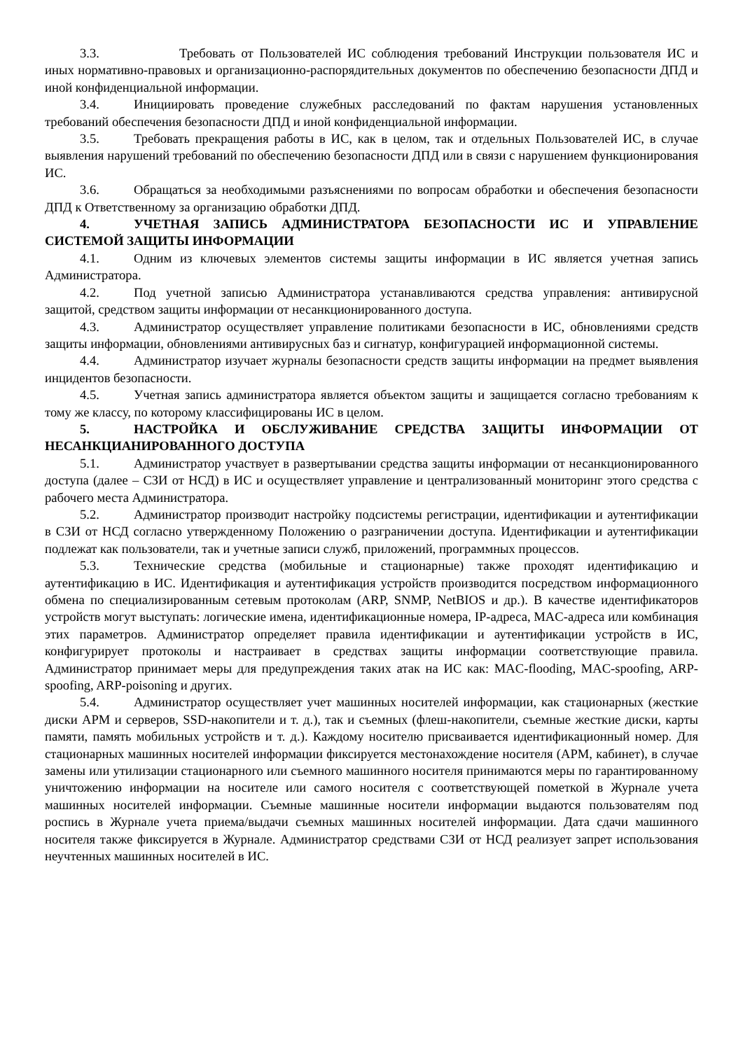3.3. Требовать от Пользователей ИС соблюдения требований Инструкции пользователя ИС и иных нормативно-правовых и организационно-распорядительных документов по обеспечению безопасности ДПД и иной конфиденциальной информации.
3.4. Инициировать проведение служебных расследований по фактам нарушения установленных требований обеспечения безопасности ДПД и иной конфиденциальной информации.
3.5. Требовать прекращения работы в ИС, как в целом, так и отдельных Пользователей ИС, в случае выявления нарушений требований по обеспечению безопасности ДПД или в связи с нарушением функционирования ИС.
3.6. Обращаться за необходимыми разъяснениями по вопросам обработки и обеспечения безопасности ДПД к Ответственному за организацию обработки ДПД.
4. УЧЕТНАЯ ЗАПИСЬ АДМИНИСТРАТОРА БЕЗОПАСНОСТИ ИС И УПРАВЛЕНИЕ СИСТЕМОЙ ЗАЩИТЫ ИНФОРМАЦИИ
4.1. Одним из ключевых элементов системы защиты информации в ИС является учетная запись Администратора.
4.2. Под учетной записью Администратора устанавливаются средства управления: антивирусной защитой, средством защиты информации от несанкционированного доступа.
4.3. Администратор осуществляет управление политиками безопасности в ИС, обновлениями средств защиты информации, обновлениями антивирусных баз и сигнатур, конфигурацией информационной системы.
4.4. Администратор изучает журналы безопасности средств защиты информации на предмет выявления инцидентов безопасности.
4.5. Учетная запись администратора является объектом защиты и защищается согласно требованиям к тому же классу, по которому классифицированы ИС в целом.
5. НАСТРОЙКА И ОБСЛУЖИВАНИЕ СРЕДСТВА ЗАЩИТЫ ИНФОРМАЦИИ ОТ НЕСАНКЦИАНИРОВАННОГО ДОСТУПА
5.1. Администратор участвует в развертывании средства защиты информации от несанкционированного доступа (далее – СЗИ от НСД) в ИС и осуществляет управление и централизованный мониторинг этого средства с рабочего места Администратора.
5.2. Администратор производит настройку подсистемы регистрации, идентификации и аутентификации в СЗИ от НСД согласно утвержденному Положению о разграничении доступа. Идентификации и аутентификации подлежат как пользователи, так и учетные записи служб, приложений, программных процессов.
5.3. Технические средства (мобильные и стационарные) также проходят идентификацию и аутентификацию в ИС. Идентификация и аутентификация устройств производится посредством информационного обмена по специализированным сетевым протоколам (ARP, SNMP, NetBIOS и др.). В качестве идентификаторов устройств могут выступать: логические имена, идентификационные номера, IP-адреса, MAC-адреса или комбинация этих параметров. Администратор определяет правила идентификации и аутентификации устройств в ИС, конфигурирует протоколы и настраивает в средствах защиты информации соответствующие правила. Администратор принимает меры для предупреждения таких атак на ИС как: MAC-flooding, MAC-spoofing, ARP-spoofing, ARP-poisoning и других.
5.4. Администратор осуществляет учет машинных носителей информации, как стационарных (жесткие диски АРМ и серверов, SSD-накопители и т. д.), так и съемных (флеш-накопители, съемные жесткие диски, карты памяти, память мобильных устройств и т. д.). Каждому носителю присваивается идентификационный номер. Для стационарных машинных носителей информации фиксируется местонахождение носителя (АРМ, кабинет), в случае замены или утилизации стационарного или съемного машинного носителя принимаются меры по гарантированному уничтожению информации на носителе или самого носителя с соответствующей пометкой в Журнале учета машинных носителей информации. Съемные машинные носители информации выдаются пользователям под роспись в Журнале учета приема/выдачи съемных машинных носителей информации. Дата сдачи машинного носителя также фиксируется в Журнале. Администратор средствами СЗИ от НСД реализует запрет использования неучтенных машинных носителей в ИС.